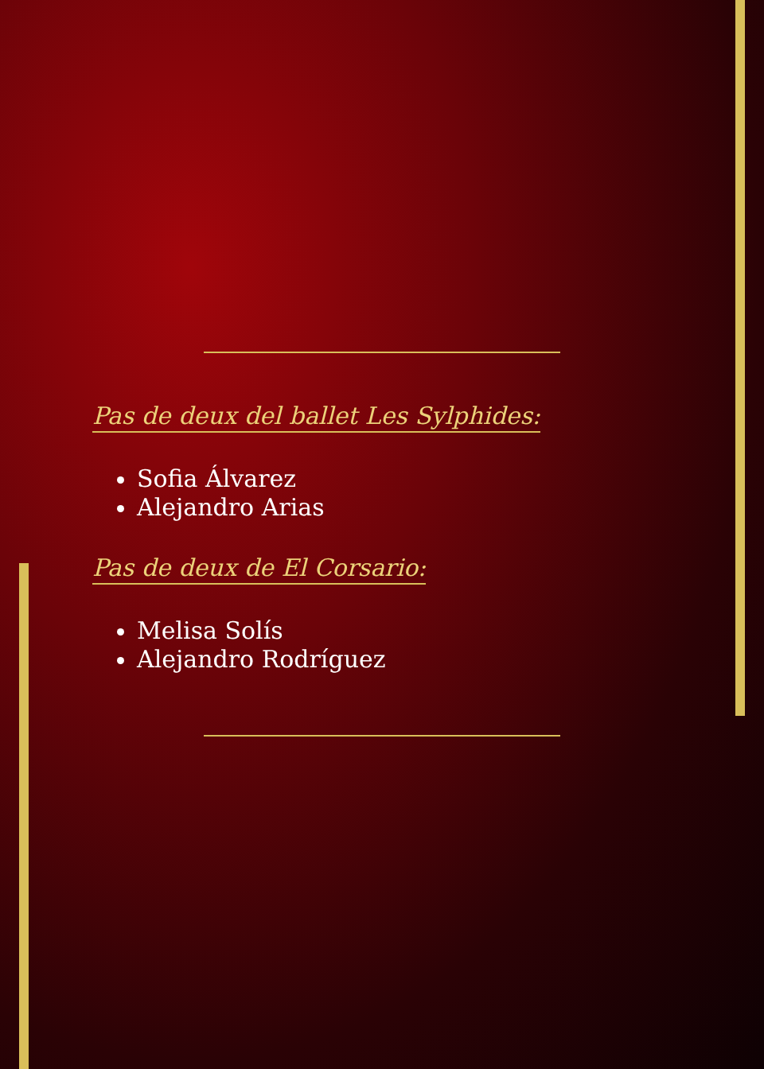Pas de deux del ballet Les Sylphides:
Sofia Álvarez
Alejandro Arias
Pas de deux de El Corsario:
Melisa Solís
Alejandro Rodríguez